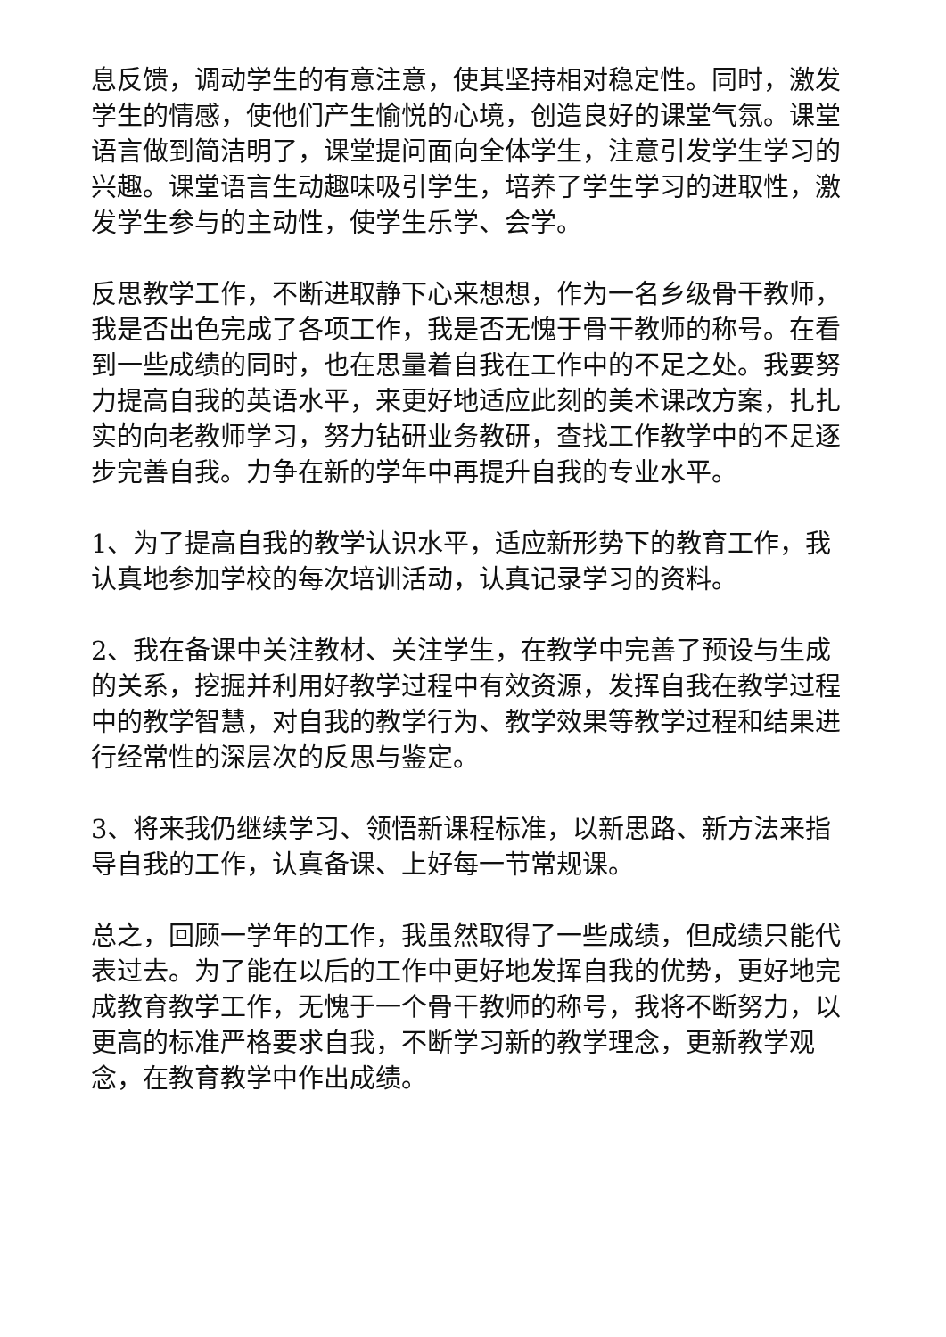息反馈，调动学生的有意注意，使其坚持相对稳定性。同时，激发学生的情感，使他们产生愉悦的心境，创造良好的课堂气氛。课堂语言做到简洁明了，课堂提问面向全体学生，注意引发学生学习的兴趣。课堂语言生动趣味吸引学生，培养了学生学习的进取性，激发学生参与的主动性，使学生乐学、会学。
反思教学工作，不断进取静下心来想想，作为一名乡级骨干教师，我是否出色完成了各项工作，我是否无愧于骨干教师的称号。在看到一些成绩的同时，也在思量着自我在工作中的不足之处。我要努力提高自我的英语水平，来更好地适应此刻的美术课改方案，扎扎实的向老教师学习，努力钻研业务教研，查找工作教学中的不足逐步完善自我。力争在新的学年中再提升自我的专业水平。
1、为了提高自我的教学认识水平，适应新形势下的教育工作，我认真地参加学校的每次培训活动，认真记录学习的资料。
2、我在备课中关注教材、关注学生，在教学中完善了预设与生成的关系，挖掘并利用好教学过程中有效资源，发挥自我在教学过程中的教学智慧，对自我的教学行为、教学效果等教学过程和结果进行经常性的深层次的反思与鉴定。
3、将来我仍继续学习、领悟新课程标准，以新思路、新方法来指导自我的工作，认真备课、上好每一节常规课。
总之，回顾一学年的工作，我虽然取得了一些成绩，但成绩只能代表过去。为了能在以后的工作中更好地发挥自我的优势，更好地完成教育教学工作，无愧于一个骨干教师的称号，我将不断努力，以更高的标准严格要求自我，不断学习新的教学理念，更新教学观念，在教育教学中作出成绩。